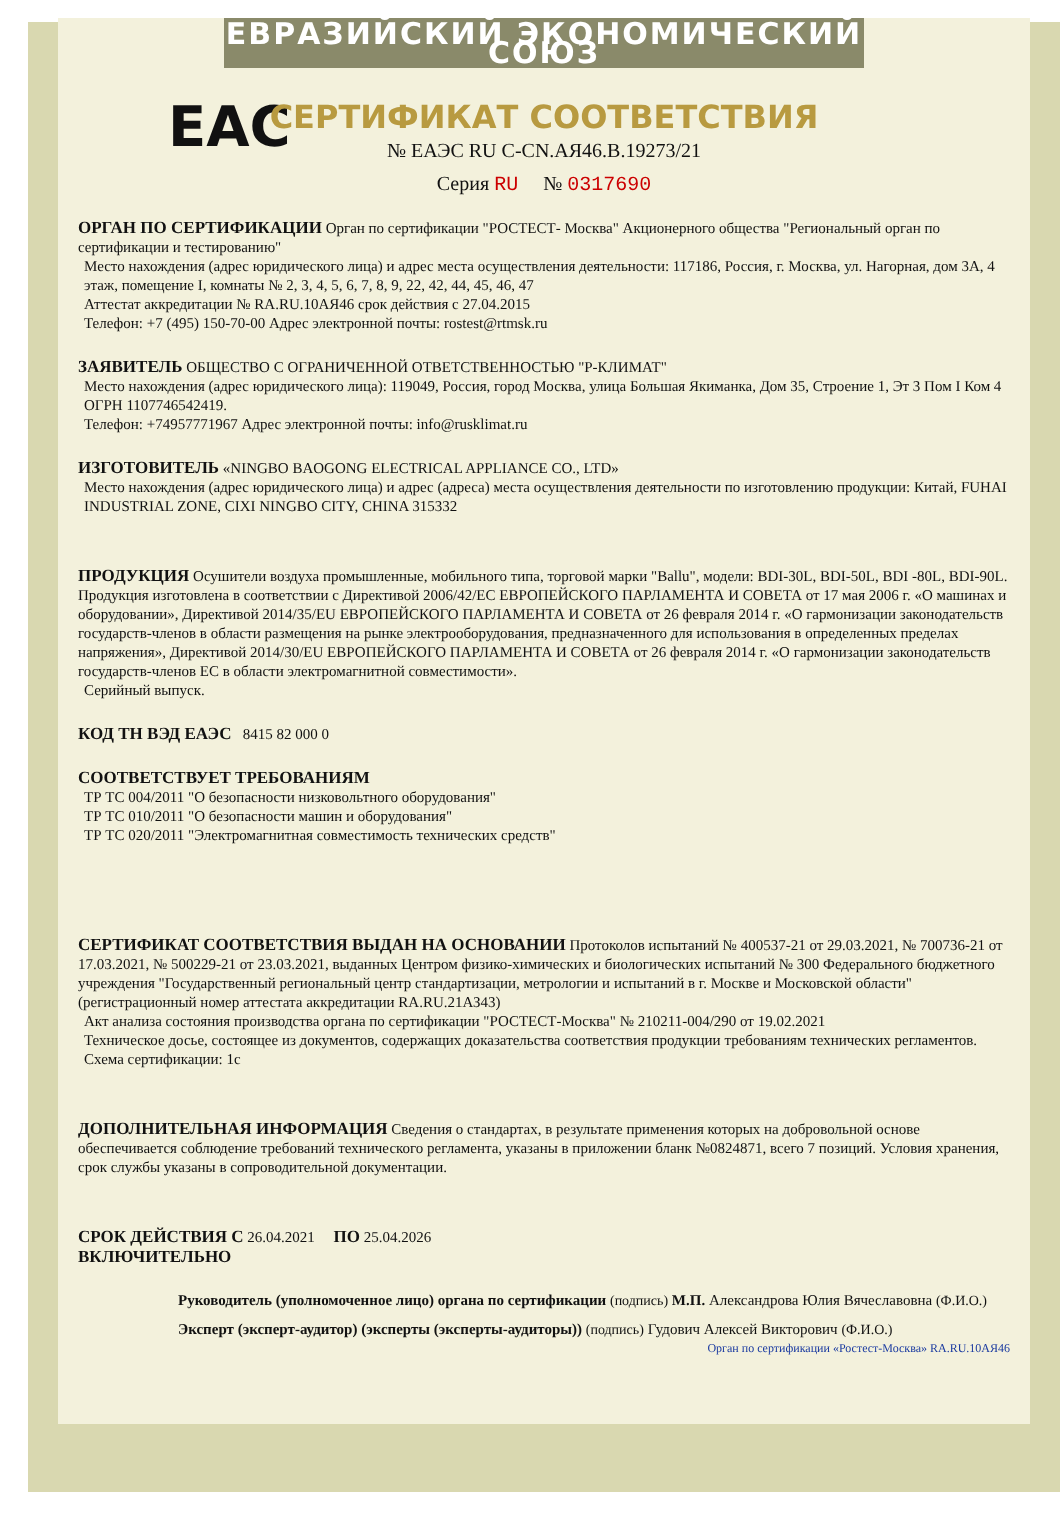ЕВРАЗИЙСКИЙ ЭКОНОМИЧЕСКИЙ СОЮЗ
СЕРТИФИКАТ СООТВЕТСТВИЯ
EAC
№ ЕАЭС RU C-CN.АЯ46.В.19273/21
Серия RU № 0317690
ОРГАН ПО СЕРТИФИКАЦИИ
Орган по сертификации "РОСТЕСТ- Москва" Акционерного общества "Региональный орган по сертификации и тестированию"
Место нахождения (адрес юридического лица) и адрес места осуществления деятельности: 117186, Россия, г. Москва, ул. Нагорная, дом 3А, 4 этаж, помещение I, комнаты № 2, 3, 4, 5, 6, 7, 8, 9, 22, 42, 44, 45, 46, 47
Аттестат аккредитации № RA.RU.10АЯ46 срок действия с 27.04.2015
Телефон: +7 (495) 150-70-00 Адрес электронной почты: rostest@rtmsk.ru
ЗАЯВИТЕЛЬ
ОБЩЕСТВО С ОГРАНИЧЕННОЙ ОТВЕТСТВЕННОСТЬЮ "Р-КЛИМАТ"
Место нахождения (адрес юридического лица): 119049, Россия, город Москва, улица Большая Якиманка, Дом 35, Строение 1, Эт 3 Пом I Ком 4
ОГРН 1107746542419.
Телефон: +74957771967 Адрес электронной почты: info@rusklimat.ru
ИЗГОТОВИТЕЛЬ
«NINGBO BAOGONG ELECTRICAL APPLIANCE CO., LTD»
Место нахождения (адрес юридического лица) и адрес (адреса) места осуществления деятельности по изготовлению продукции: Китай, FUHAI INDUSTRIAL ZONE, CIXI NINGBO CITY, CHINA 315332
ПРОДУКЦИЯ
Осушители воздуха промышленные, мобильного типа, торговой марки "Ballu", модели: BDI-30L, BDI-50L, BDI -80L, BDI-90L. Продукция изготовлена в соответствии с Директивой 2006/42/ЕС ЕВРОПЕЙСКОГО ПАРЛАМЕНТА И СОВЕТА от 17 мая 2006 г. «О машинах и оборудовании», Директивой 2014/35/EU ЕВРОПЕЙСКОГО ПАРЛАМЕНТА И СОВЕТА от 26 февраля 2014 г. «О гармонизации законодательств государств-членов в области размещения на рынке электрооборудования, предназначенного для использования в определенных пределах напряжения», Директивой 2014/30/EU ЕВРОПЕЙСКОГО ПАРЛАМЕНТА И СОВЕТА от 26 февраля 2014 г. «О гармонизации законодательств государств-членов ЕС в области электромагнитной совместимости».
Серийный выпуск.
КОД ТН ВЭД ЕАЭС
8415 82 000 0
СООТВЕТСТВУЕТ ТРЕБОВАНИЯМ
ТР ТС 004/2011 "О безопасности низковольтного оборудования"
ТР ТС 010/2011 "О безопасности машин и оборудования"
ТР ТС 020/2011 "Электромагнитная совместимость технических средств"
СЕРТИФИКАТ СООТВЕТСТВИЯ ВЫДАН НА ОСНОВАНИИ
Протоколов испытаний № 400537-21 от 29.03.2021, № 700736-21 от 17.03.2021, № 500229-21 от 23.03.2021, выданных Центром физико-химических и биологических испытаний № 300 Федерального бюджетного учреждения "Государственный региональный центр стандартизации, метрологии и испытаний в г. Москве и Московской области" (регистрационный номер аттестата аккредитации RA.RU.21АЗ43)
Акт анализа состояния производства органа по сертификации "РОСТЕСТ-Москва" № 210211-004/290 от 19.02.2021
Техническое досье, состоящее из документов, содержащих доказательства соответствия продукции требованиям технических регламентов.
Схема сертификации: 1с
ДОПОЛНИТЕЛЬНАЯ ИНФОРМАЦИЯ
Сведения о стандартах, в результате применения которых на добровольной основе обеспечивается соблюдение требований технического регламента, указаны в приложении бланк №0824871, всего 7 позиций. Условия хранения, срок службы указаны в сопроводительной документации.
СРОК ДЕЙСТВИЯ С
26.04.2021
ПО
25.04.2026
ВКЛЮЧИТЕЛЬНО
Руководитель (уполномоченное лицо) органа по сертификации (подпись) М.П. Александрова Юлия Вячеславовна (Ф.И.О.)
Эксперт (эксперт-аудитор) (эксперты (эксперты-аудиторы)) (подпись) Гудович Алексей Викторович (Ф.И.О.)
Орган по сертификации «Ростест-Москва» RA.RU.10АЯ46